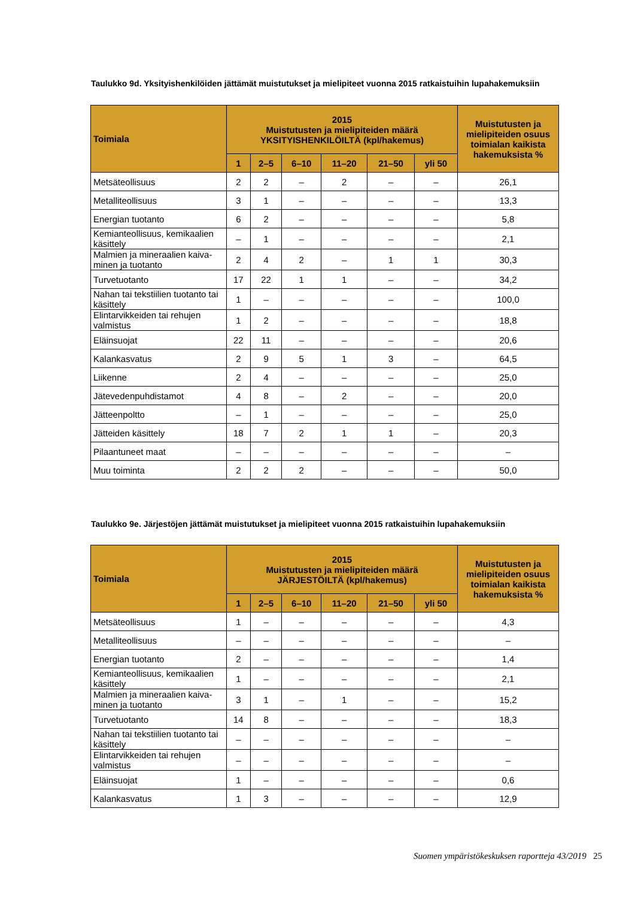Taulukko 9d. Yksityishenkilöiden jättämät muistutukset ja mielipiteet vuonna 2015 ratkaistuihin lupahakemuksiin
| Toimiala | 2015 Muistutusten ja mielipiteiden määrä YKSITYISHENKILÖILTÄ (kpl/hakemus) | | | | | | Muistutusten ja mielipiteiden osuus toimialan kaikista hakemuksista % |
| --- | --- | --- | --- | --- | --- | --- | --- |
| | 1 | 2–5 | 6–10 | 11–20 | 21–50 | yli 50 | |
| Metsäteollisuus | 2 | 2 | – | 2 | – | – | 26,1 |
| Metalliteollisuus | 3 | 1 | – | – | – | – | 13,3 |
| Energian tuotanto | 6 | 2 | – | – | – | – | 5,8 |
| Kemianteollisuus, kemikaalien käsittely | – | 1 | – | – | – | – | 2,1 |
| Malmien ja mineraalien kaiva-minen ja tuotanto | 2 | 4 | 2 | – | 1 | 1 | 30,3 |
| Turvetuotanto | 17 | 22 | 1 | 1 | – | – | 34,2 |
| Nahan tai tekstiilien tuotanto tai käsittely | 1 | – | – | – | – | – | 100,0 |
| Elintarvikkeiden tai rehujen valmistus | 1 | 2 | – | – | – | – | 18,8 |
| Eläinsuojat | 22 | 11 | – | – | – | – | 20,6 |
| Kalankasvatus | 2 | 9 | 5 | 1 | 3 | – | 64,5 |
| Liikenne | 2 | 4 | – | – | – | – | 25,0 |
| Jätevedenpuhdistamot | 4 | 8 | – | 2 | – | – | 20,0 |
| Jätteenpoltto | – | 1 | – | – | – | – | 25,0 |
| Jätteiden käsittely | 18 | 7 | 2 | 1 | 1 | – | 20,3 |
| Pilaantuneet maat | – | – | – | – | – | – | – |
| Muu toiminta | 2 | 2 | 2 | – | – | – | 50,0 |
Taulukko 9e. Järjestöjen jättämät muistutukset ja mielipiteet vuonna 2015 ratkaistuihin lupahakemuksiin
| Toimiala | 2015 Muistutusten ja mielipiteiden määrä JÄRJESTÖILTÄ (kpl/hakemus) | | | | | | Muistutusten ja mielipiteiden osuus toimialan kaikista hakemuksista % |
| --- | --- | --- | --- | --- | --- | --- | --- |
| | 1 | 2–5 | 6–10 | 11–20 | 21–50 | yli 50 | |
| Metsäteollisuus | 1 | – | – | – | – | – | 4,3 |
| Metalliteollisuus | – | – | – | – | – | – | – |
| Energian tuotanto | 2 | – | – | – | – | – | 1,4 |
| Kemianteollisuus, kemikaalien käsittely | 1 | – | – | – | – | – | 2,1 |
| Malmien ja mineraalien kaiva-minen ja tuotanto | 3 | 1 | – | 1 | – | – | 15,2 |
| Turvetuotanto | 14 | 8 | – | – | – | – | 18,3 |
| Nahan tai tekstiilien tuotanto tai käsittely | – | – | – | – | – | – | – |
| Elintarvikkeiden tai rehujen valmistus | – | – | – | – | – | – | – |
| Eläinsuojat | 1 | – | – | – | – | – | 0,6 |
| Kalankasvatus | 1 | 3 | – | – | – | – | 12,9 |
Suomen ympäristökeskuksen raportteja 43/2019 25